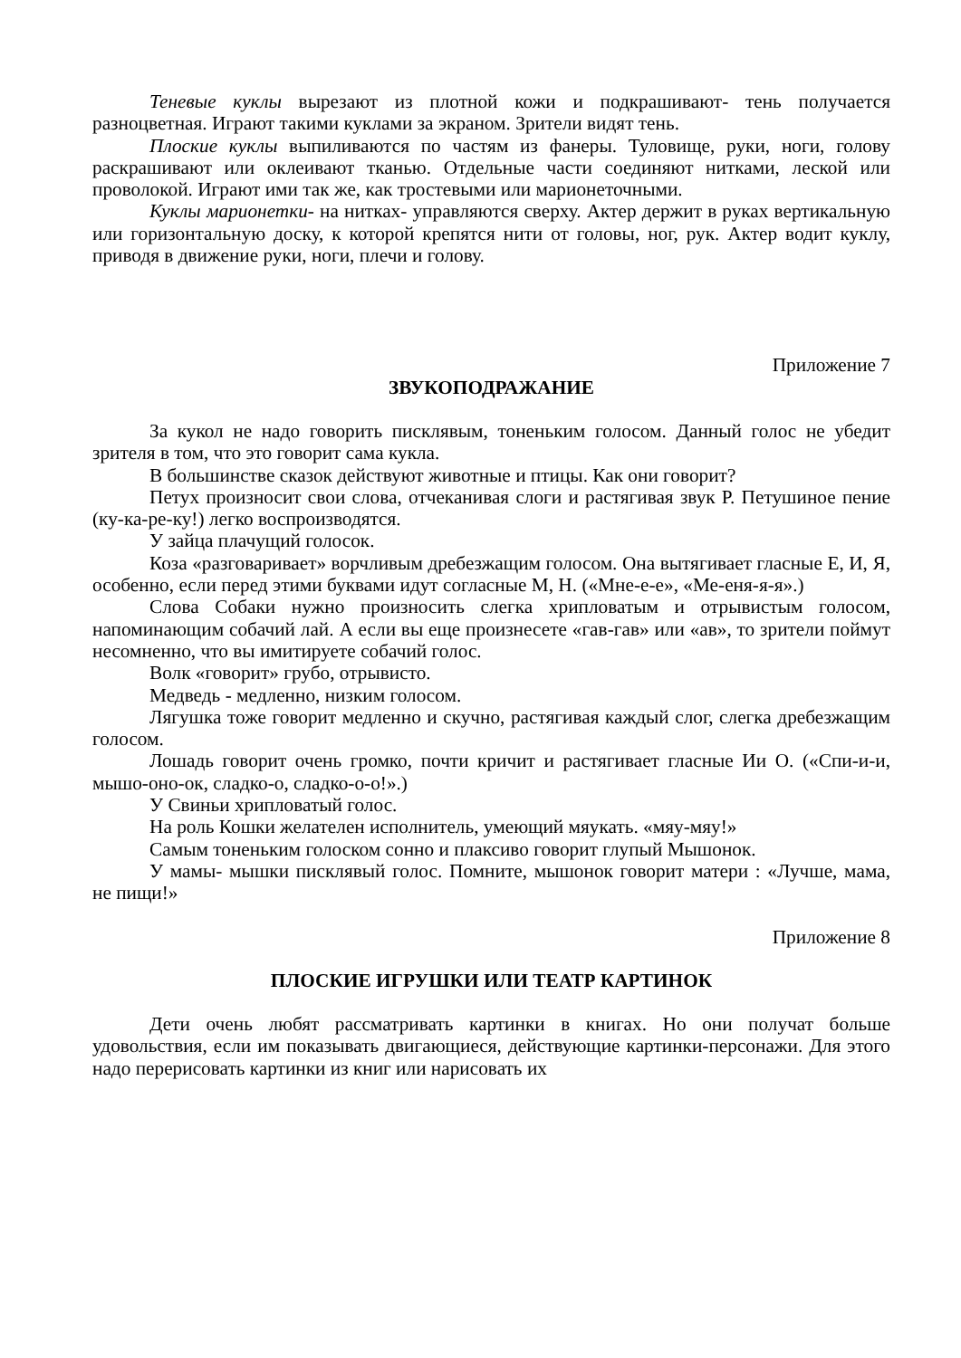Теневые куклы вырезают из плотной кожи и подкрашивают- тень получается разноцветная. Играют такими куклами за экраном. Зрители видят тень.
Плоские куклы выпиливаются по частям из фанеры. Туловище, руки, ноги, голову раскрашивают или оклеивают тканью. Отдельные части соединяют нитками, леской или проволокой. Играют ими так же, как тростевыми или марионеточными.
Куклы марионетки- на нитках- управляются сверху. Актер держит в руках вертикальную или горизонтальную доску, к которой крепятся нити от головы, ног, рук. Актер водит куклу, приводя в движение руки, ноги, плечи и голову.
Приложение 7
ЗВУКОПОДРАЖАНИЕ
За кукол не надо говорить писклявым, тоненьким голосом. Данный голос не убедит зрителя в том, что это говорит сама кукла.
В большинстве сказок действуют животные и птицы. Как они говорит?
Петух произносит свои слова, отчеканивая слоги и растягивая звук Р. Петушиное пение (ку-ка-ре-ку!) легко воспроизводятся.
У зайца плачущий голосок.
Коза «разговаривает» ворчливым дребезжащим голосом. Она вытягивает гласные Е, И, Я, особенно, если перед этими буквами идут согласные М, Н. («Мне-е-е», «Ме-еня-я-я».)
Слова Собаки нужно произносить слегка хрипловатым и отрывистым голосом, напоминающим собачий лай. А если вы еще произнесете «гав-гав» или «ав», то зрители поймут несомненно, что вы имитируете собачий голос.
Волк «говорит» грубо, отрывисто.
Медведь - медленно, низким голосом.
Лягушка тоже говорит медленно и скучно, растягивая каждый слог, слегка дребезжащим голосом.
Лошадь говорит очень громко, почти кричит и растягивает гласные Ии О. («Спи-и-и, мышо-оно-ок, сладко-о, сладко-о-о!».)
У Свиньи хрипловатый голос.
На роль Кошки желателен исполнитель, умеющий мяукать. «мяу-мяу!»
Самым тоненьким голоском сонно и плаксиво говорит глупый Мышонок.
У мамы- мышки писклявый голос. Помните, мышонок говорит матери : «Лучше, мама, не пищи!»
Приложение 8
ПЛОСКИЕ ИГРУШКИ ИЛИ ТЕАТР КАРТИНОК
Дети очень любят рассматривать картинки в книгах. Но они получат больше удовольствия, если им показывать двигающиеся, действующие картинки-персонажи. Для этого надо перерисовать картинки из книг или нарисовать их